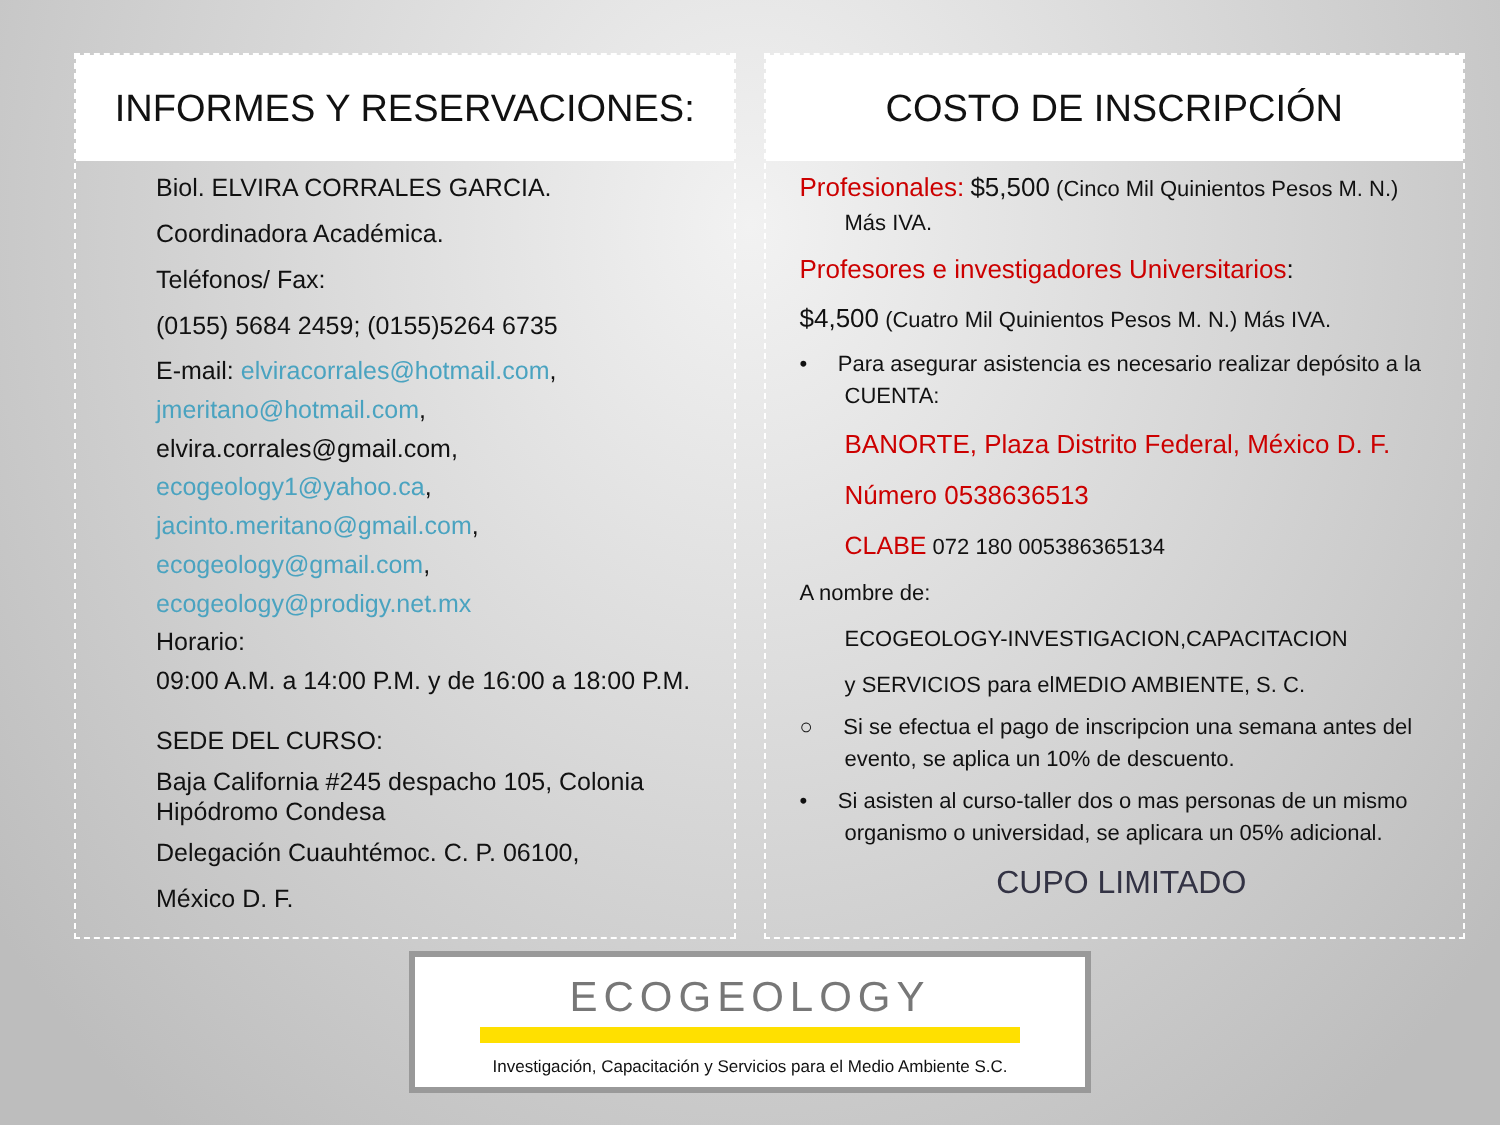INFORMES Y RESERVACIONES:
Biol. ELVIRA CORRALES GARCIA.
Coordinadora Académica.
Teléfonos/ Fax:
(0155) 5684 2459; (0155)5264 6735
E-mail: elviracorrales@hotmail.com,
jmeritano@hotmail.com,
elvira.corrales@gmail.com,
ecogeology1@yahoo.ca,
jacinto.meritano@gmail.com,
ecogeology@gmail.com,
ecogeology@prodigy.net.mx
Horario:
09:00 A.M. a 14:00 P.M. y de 16:00 a 18:00 P.M.
SEDE DEL CURSO:
Baja California #245 despacho 105, Colonia Hipódromo Condesa
Delegación Cuauhtémoc. C. P. 06100,
México D. F.
COSTO DE INSCRIPCIÓN
Profesionales: $5,500 (Cinco Mil Quinientos Pesos M. N.)
Más IVA.
Profesores e investigadores Universitarios:
$4,500 (Cuatro Mil Quinientos Pesos M. N.) Más IVA.
• Para asegurar asistencia es necesario realizar depósito a la
CUENTA:
BANORTE, Plaza Distrito Federal, México D. F.
Número 0538636513
CLABE 072 180 005386365134
A nombre de:
ECOGEOLOGY-INVESTIGACION,CAPACITACION
y SERVICIOS para elMEDIO AMBIENTE, S. C.
○ Si se efectua el pago de inscripcion una semana antes del
evento, se aplica un 10% de descuento.
• Si asisten al curso-taller dos o mas personas de un mismo
organismo o universidad, se aplicara un 05% adicional.
CUPO LIMITADO
ECOGEOLOGY
Investigación, Capacitación y Servicios para el Medio Ambiente S.C.